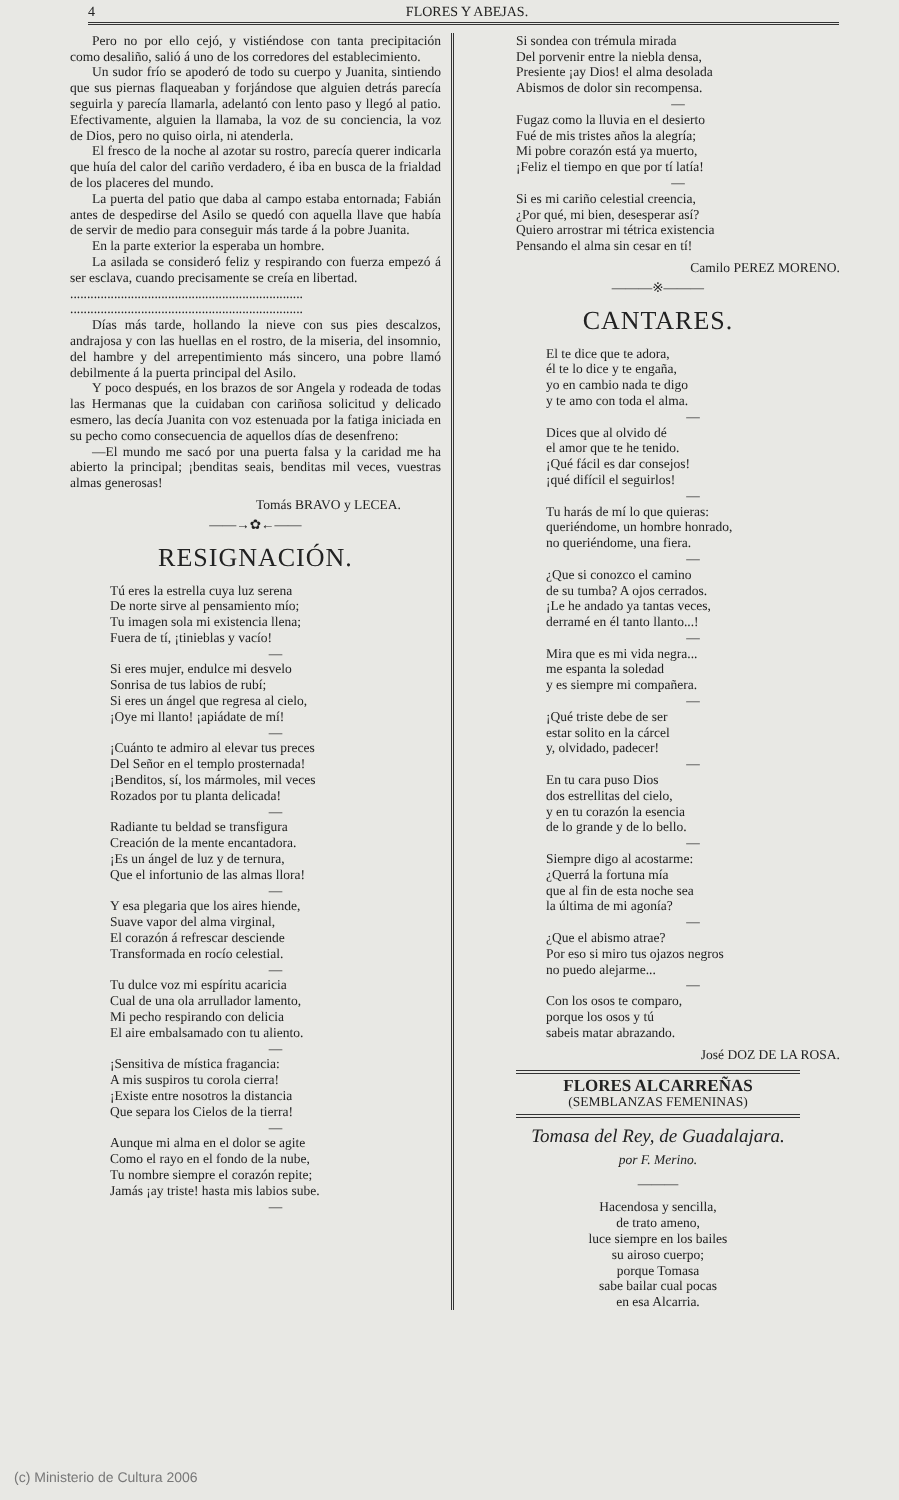4 FLORES Y ABEJAS.
Pero no por ello cejó, y vistiéndose con tanta precipitación como desaliño, salió á uno de los corredores del establecimiento.
Un sudor frío se apoderó de todo su cuerpo y Juanita, sintiendo que sus piernas flaqueaban y forjándose que alguien detrás parecía seguirla y parecía llamarla, adelantó con lento paso y llegó al patio. Efectivamente, alguien la llamaba, la voz de su conciencia, la voz de Dios, pero no quiso oirla, ni atenderla.
El fresco de la noche al azotar su rostro, parecía querer indicarla que huía del calor del cariño verdadero, é iba en busca de la frialdad de los placeres del mundo.
La puerta del patio que daba al campo estaba entornada; Fabián antes de despedirse del Asilo se quedó con aquella llave que había de servir de medio para conseguir más tarde á la pobre Juanita.
En la parte exterior la esperaba un hombre.
La asilada se consideró feliz y respirando con fuerza empezó á ser esclava, cuando precisamente se creía en libertad.
.....................................................................
.....................................................................
Días más tarde, hollando la nieve con sus pies descalzos, andrajosa y con las huellas en el rostro, de la miseria, del insomnio, del hambre y del arrepentimiento más sincero, una pobre llamó debilmente á la puerta principal del Asilo.
Y poco después, en los brazos de sor Angela y rodeada de todas las Hermanas que la cuidaban con cariñosa solicitud y delicado esmero, las decía Juanita con voz estenuada por la fatiga iniciada en su pecho como consecuencia de aquellos días de desenfreno:
—El mundo me sacó por una puerta falsa y la caridad me ha abierto la principal; ¡benditas seais, benditas mil veces, vuestras almas generosas!
Tomás BRAVO y LECEA.
——→✿←——
RESIGNACIÓN.
Tú eres la estrella cuya luz serena
De norte sirve al pensamiento mío;
Tu imagen sola mi existencia llena;
Fuera de tí, ¡tinieblas y vacío!
—
Si eres mujer, endulce mi desvelo
Sonrisa de tus labios de rubí;
Si eres un ángel que regresa al cielo,
¡Oye mi llanto! ¡apiádate de mí!
—
¡Cuánto te admiro al elevar tus preces
Del Señor en el templo prosternada!
¡Benditos, sí, los mármoles, mil veces
Rozados por tu planta delicada!
—
Radiante tu beldad se transfigura
Creación de la mente encantadora.
¡Es un ángel de luz y de ternura,
Que el infortunio de las almas llora!
—
Y esa plegaria que los aires hiende,
Suave vapor del alma virginal,
El corazón á refrescar desciende
Transformada en rocío celestial.
—
Tu dulce voz mi espíritu acaricia
Cual de una ola arrullador lamento,
Mi pecho respirando con delicia
El aire embalsamado con tu aliento.
—
¡Sensitiva de mística fragancia:
A mis suspiros tu corola cierra!
¡Existe entre nosotros la distancia
Que separa los Cielos de la tierra!
—
Aunque mi alma en el dolor se agite
Como el rayo en el fondo de la nube,
Tu nombre siempre el corazón repite;
Jamás ¡ay triste! hasta mis labios sube.
—
Si sondea con trémula mirada
Del porvenir entre la niebla densa,
Presiente ¡ay Dios! el alma desolada
Abismos de dolor sin recompensa.
—
Fugaz como la lluvia en el desierto
Fué de mis tristes años la alegría;
Mi pobre corazón está ya muerto,
¡Feliz el tiempo en que por tí latía!
—
Si es mi cariño celestial creencia,
¿Por qué, mi bien, desesperar así?
Quiero arrostrar mi tétrica existencia
Pensando el alma sin cesar en tí!
Camilo PEREZ MORENO.
———※———
CANTARES.
El te dice que te adora,
él te lo dice y te engaña,
yo en cambio nada te digo
y te amo con toda el alma.
—
Dices que al olvido dé
el amor que te he tenido.
¡Qué fácil es dar consejos!
¡qué difícil el seguirlos!
—
Tu harás de mí lo que quieras:
queriéndome, un hombre honrado,
no queriéndome, una fiera.
—
¿Que si conozco el camino
de su tumba? A ojos cerrados.
¡Le he andado ya tantas veces,
derramé en él tanto llanto...!
—
Mira que es mi vida negra...
me espanta la soledad
y es siempre mi compañera.
—
¡Qué triste debe de ser
estar solito en la cárcel
y, olvidado, padecer!
—
En tu cara puso Dios
dos estrellitas del cielo,
y en tu corazón la esencia
de lo grande y de lo bello.
—
Siempre digo al acostarme:
¿Querrá la fortuna mía
que al fin de esta noche sea
la última de mi agonía?
—
¿Que el abismo atrae?
Por eso si miro tus ojazos negros
no puedo alejarme...
—
Con los osos te comparo,
porque los osos y tú
sabeis matar abrazando.
José DOZ DE LA ROSA.
FLORES ALCARREÑAS
(SEMBLANZAS FEMENINAS)
Tomasa del Rey, de Guadalajara.
por F. Merino.
———
Hacendosa y sencilla,
de trato ameno,
luce siempre en los bailes
su airoso cuerpo;
porque Tomasa
sabe bailar cual pocas
en esa Alcarria.
(c) Ministerio de Cultura 2006